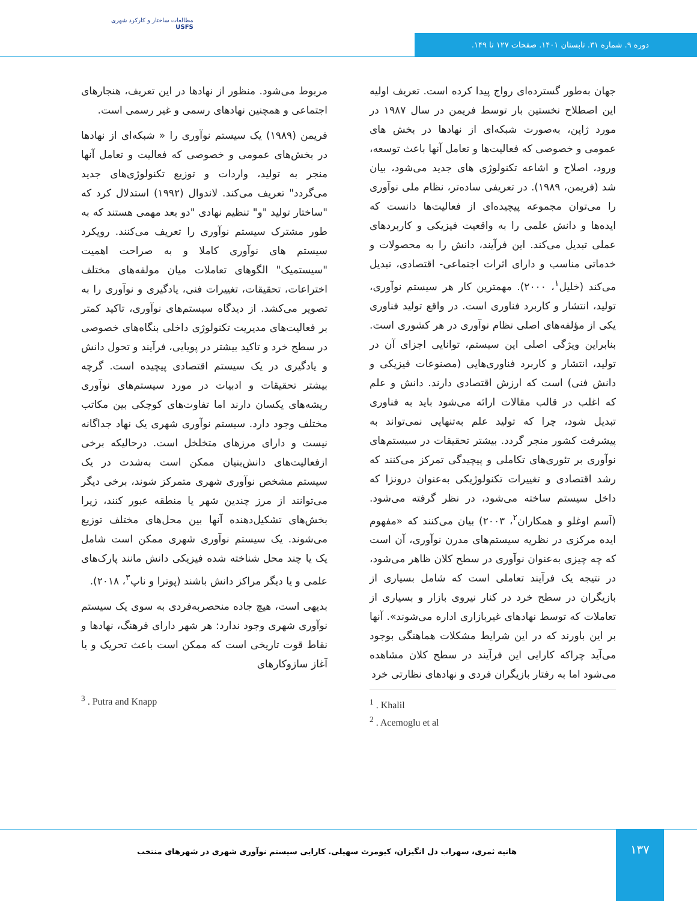مطالعات ساختار و کارکرد شهری
USFS
دوره ۹. شماره ۳۱. تابستان ۱۴۰۱. صفحات ۱۲۷ تا ۱۴۹.
جهان به‌طور گسترده‌ای رواج پیدا کرده است. تعریف اولیه این اصطلاح نخستین بار توسط فریمن در سال ۱۹۸۷ در مورد ژاپن، به‌صورت شبکه‌ای از نهادها در بخش های عمومی و خصوصی که فعالیت‌ها و تعامل آنها باعث توسعه، ورود، اصلاح و اشاعه تکنولوژی های جدید می‌شود، بیان شد (فریمن، ۱۹۸۹). در تعریفی ساده‌تر، نظام ملی نوآوری را می‌توان مجموعه پیچیده‌ای از فعالیت‌ها دانست که ایده‌ها و دانش علمی را به واقعیت فیزیکی و کاربردهای عملی تبدیل می‌کند. این فرآیند، دانش را به محصولات و خدماتی مناسب و دارای اثرات اجتماعی- اقتصادی، تبدیل می‌کند (خلیل<sup>۱</sup>، ۲۰۰۰). مهمترین کار هر سیستم نوآوری، تولید، انتشار و کاربرد فناوری است. در واقع تولید فناوری یکی از مؤلفه‌های اصلی نظام نوآوری در هر کشوری است. بنابراین ویژگی اصلی این سیستم، توانایی اجزای آن در تولید، انتشار و کاربرد فناوری‌هایی (مصنوعات فیزیکی و دانش فنی) است که ارزش اقتصادی دارند. دانش و علم که اغلب در قالب مقالات ارائه می‌شود باید به فناوری تبدیل شود، چرا که تولید علم به‌تنهایی نمی‌تواند به پیشرفت کشور منجر گردد. بیشتر تحقیقات در سیستم‌های نوآوری بر تئوری‌های تکاملی و پیچیدگی تمرکز می‌کنند که رشد اقتصادی و تغییرات تکنولوژیکی به‌عنوان درونزا که داخل سیستم ساخته می‌شود، در نظر گرفته می‌شود. (آسم اوغلو و همکاران<sup>۲</sup>، ۲۰۰۳) بیان می‌کنند که «مفهوم ایده مرکزی در نظریه سیستم‌های مدرن نوآوری، آن است که چه چیزی به‌عنوان نوآوری در سطح کلان ظاهر می‌شود، در نتیجه یک فرآیند تعاملی است که شامل بسیاری از بازیگران در سطح خرد در کنار نیروی بازار و بسیاری از تعاملات که توسط نهادهای غیربازاری اداره می‌شوند». آنها بر این باورند که در این شرایط مشکلات هماهنگی بوجود می‌آید چراکه کارایی این فرآیند در سطح کلان مشاهده می‌شود اما به رفتار بازیگران فردی و نهادهای نظارتی خرد
<sup>1</sup> . Khalil
<sup>2</sup> . Acemoglu et al
مربوط می‌شود. منظور از نهادها در این تعریف، هنجارهای اجتماعی و همچنین نهادهای رسمی و غیر رسمی است.
فریمن (۱۹۸۹) یک سیستم نوآوری را « شبکه‌ای از نهادها در بخش‌های عمومی و خصوصی که فعالیت و تعامل آنها منجر به تولید، واردات و توزیع تکنولوژی‌های جدید می‌گردد" تعریف می‌کند. لاندوال (۱۹۹۲) استدلال کرد که "ساختار تولید "و" تنظیم نهادی "دو بعد مهمی هستند که به طور مشترک سیستم نوآوری را تعریف می‌کنند. رویکرد سیستم های نوآوری کاملا و به صراحت اهمیت "سیستمیک" الگوهای تعاملات میان مولفه‌های مختلف اختراعات، تحقیقات، تغییرات فنی، یادگیری و نوآوری را به تصویر می‌کشد. از دیدگاه سیستم‌های نوآوری، تاکید کمتر بر فعالیت‌های مدیریت تکنولوژی داخلی بنگاه‌های خصوصی در سطح خرد و تاکید بیشتر در پویایی، فرآیند و تحول دانش و یادگیری در یک سیستم اقتصادی پیچیده است. گرچه بیشتر تحقیقات و ادبیات در مورد سیستم‌های نوآوری ریشه‌های یکسان دارند اما تفاوت‌های کوچکی بین مکاتب مختلف وجود دارد. سیستم نوآوری شهری یک نهاد جداگانه نیست و دارای مرزهای متخلخل است. درحالیکه برخی ازفعالیت‌های دانش‌بنیان ممکن است به‌شدت در یک سیستم مشخص نوآوری شهری متمرکز شوند، برخی دیگر می‌توانند از مرز چندین شهر یا منطقه عبور کنند، زیرا بخش‌های تشکیل‌دهنده آنها بین محل‌های مختلف توزیع می‌شوند. یک سیستم نوآوری شهری ممکن است شامل یک یا چند محل شناخته شده فیزیکی دانش مانند پارک‌های علمی و یا دیگر مراکز دانش باشند (پوترا و ناپ<sup>۳</sup>، ۲۰۱۸).
بدیهی است، هیچ جاده منحصربه‌فردی به سوی یک سیستم نوآوری شهری وجود ندارد: هر شهر دارای فرهنگ، نهادها و نقاط قوت تاریخی است که ممکن است باعث تحریک و یا آغاز سازوکارهای
<sup>3</sup> . Putra and Knapp
۱۳۷
هانیه ثمری، سهراب دل انگیزان، کیومرث سهیلی. کارایی سیستم نوآوری شهری در شهرهای منتخب